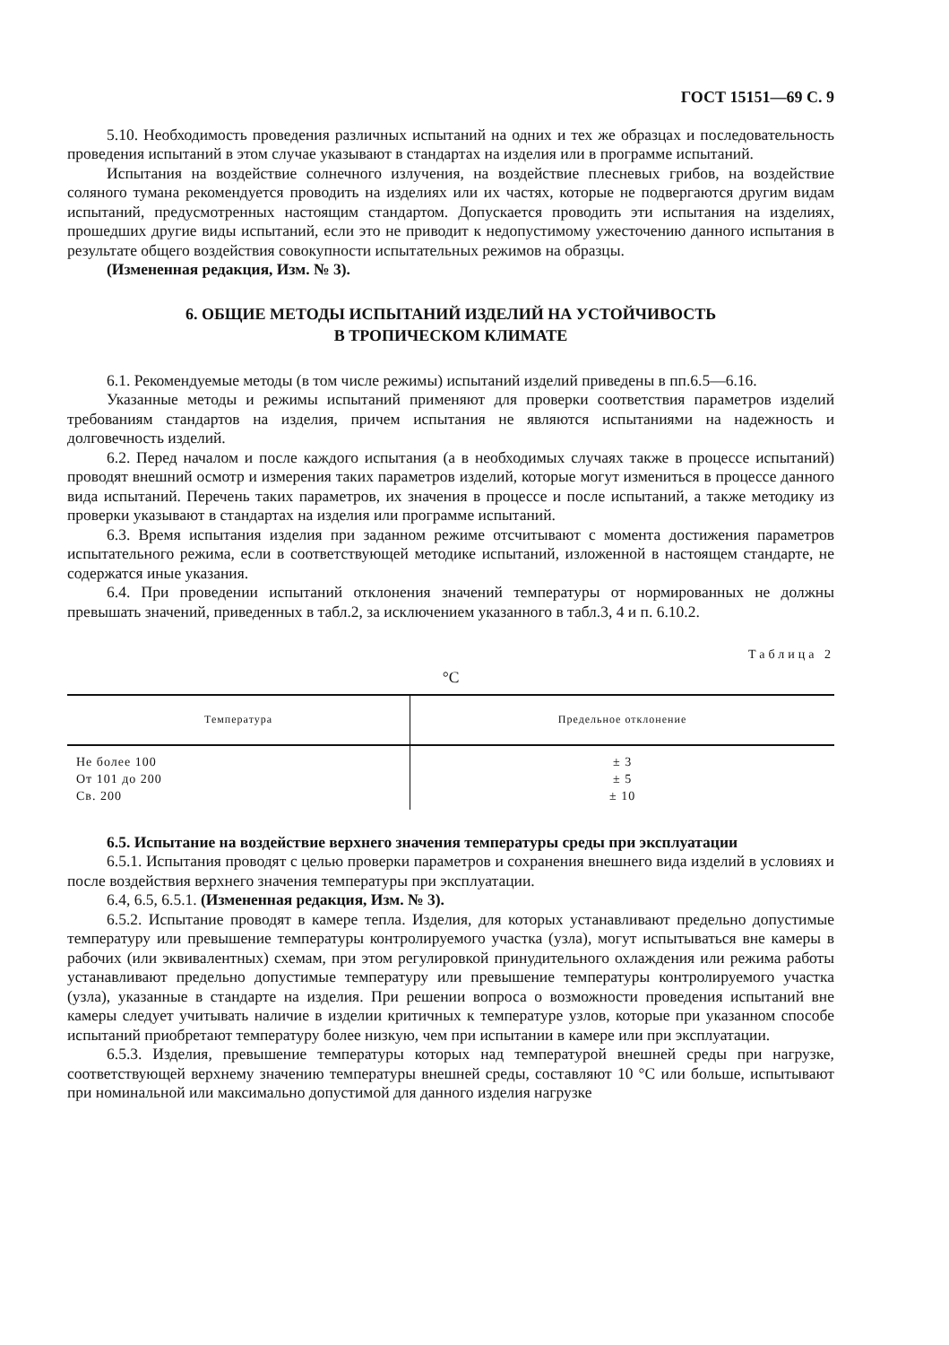ГОСТ 15151—69 С. 9
5.10. Необходимость проведения различных испытаний на одних и тех же образцах и последовательность проведения испытаний в этом случае указывают в стандартах на изделия или в программе испытаний.
Испытания на воздействие солнечного излучения, на воздействие плесневых грибов, на воздействие соляного тумана рекомендуется проводить на изделиях или их частях, которые не подвергаются другим видам испытаний, предусмотренных настоящим стандартом. Допускается проводить эти испытания на изделиях, прошедших другие виды испытаний, если это не приводит к недопустимому ужесточению данного испытания в результате общего воздействия совокупности испытательных режимов на образцы.
(Измененная редакция, Изм. № 3).
6. ОБЩИЕ МЕТОДЫ ИСПЫТАНИЙ ИЗДЕЛИЙ НА УСТОЙЧИВОСТЬ
В ТРОПИЧЕСКОМ КЛИМАТЕ
6.1. Рекомендуемые методы (в том числе режимы) испытаний изделий приведены в пп.6.5—6.16.
Указанные методы и режимы испытаний применяют для проверки соответствия параметров изделий требованиям стандартов на изделия, причем испытания не являются испытаниями на надежность и долговечность изделий.
6.2. Перед началом и после каждого испытания (а в необходимых случаях также в процессе испытаний) проводят внешний осмотр и измерения таких параметров изделий, которые могут измениться в процессе данного вида испытаний. Перечень таких параметров, их значения в процессе и после испытаний, а также методику из проверки указывают в стандартах на изделия или программе испытаний.
6.3. Время испытания изделия при заданном режиме отсчитывают с момента достижения параметров испытательного режима, если в соответствующей методике испытаний, изложенной в настоящем стандарте, не содержатся иные указания.
6.4. При проведении испытаний отклонения значений температуры от нормированных не должны превышать значений, приведенных в табл.2, за исключением указанного в табл.3, 4 и п. 6.10.2.
Таблица 2
°С
| Температура | Предельное отклонение |
| --- | --- |
| Не более 100 | ± 3 |
| От 101 до 200 | ± 5 |
| Св. 200 | ± 10 |
6.5. Испытание на воздействие верхнего значения температуры среды при эксплуатации
6.5.1. Испытания проводят с целью проверки параметров и сохранения внешнего вида изделий в условиях и после воздействия верхнего значения температуры при эксплуатации.
6.4, 6.5, 6.5.1. (Измененная редакция, Изм. № 3).
6.5.2. Испытание проводят в камере тепла. Изделия, для которых устанавливают предельно допустимые температуру или превышение температуры контролируемого участка (узла), могут испытываться вне камеры в рабочих (или эквивалентных) схемам, при этом регулировкой принудительного охлаждения или режима работы устанавливают предельно допустимые температуру или превышение температуры контролируемого участка (узла), указанные в стандарте на изделия. При решении вопроса о возможности проведения испытаний вне камеры следует учитывать наличие в изделии критичных к температуре узлов, которые при указанном способе испытаний приобретают температуру более низкую, чем при испытании в камере или при эксплуатации.
6.5.3. Изделия, превышение температуры которых над температурой внешней среды при нагрузке, соответствующей верхнему значению температуры внешней среды, составляют 10 °С или больше, испытывают при номинальной или максимально допустимой для данного изделия нагрузке